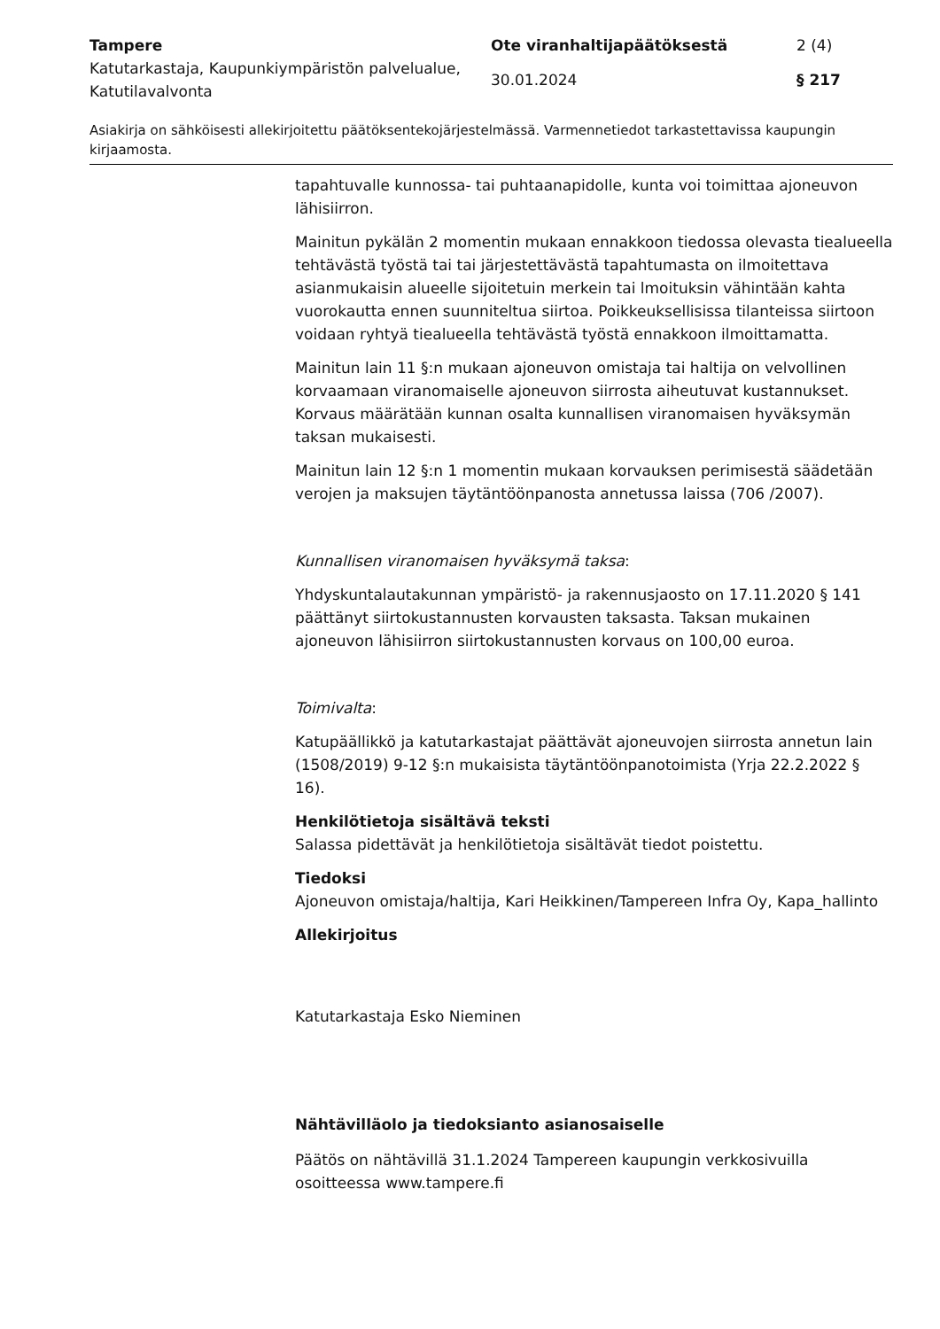Tampere Ote viranhaltijapäätöksestä 2 (4)
Katutarkastaja, Kaupunkiympäristön palvelualue, Katutilavalvonta
30.01.2024 § 217
Asiakirja on sähköisesti allekirjoitettu päätöksentekojärjestelmässä. Varmennetiedot tarkastettavissa kaupungin kirjaamosta.
tapahtuvalle kunnossa- tai puhtaanapidolle, kunta voi toimittaa ajoneuvon lähisiirron.
Mainitun pykälän 2 momentin mukaan ennakkoon tiedossa olevasta tiealueella tehtävästä työstä tai tai järjestettävästä tapahtumasta on ilmoitettava asianmukaisin alueelle sijoitetuin merkein tai lmoituksin vähintään kahta vuorokautta ennen suunniteltua siirtoa. Poikkeuksellisissa tilanteissa siirtoon voidaan ryhtyä tiealueella tehtävästä työstä ennakkoon ilmoittamatta.
Mainitun lain 11 §:n mukaan ajoneuvon omistaja tai haltija on velvollinen korvaamaan viranomaiselle ajoneuvon siirrosta aiheutuvat kustannukset. Korvaus määrätään kunnan osalta kunnallisen viranomaisen hyväksymän taksan mukaisesti.
Mainitun lain 12 §:n 1 momentin mukaan korvauksen perimisestä säädetään verojen ja maksujen täytäntöönpanosta annetussa laissa (706 /2007).
Kunnallisen viranomaisen hyväksymä taksa:
Yhdyskuntalautakunnan ympäristö- ja rakennusjaosto on 17.11.2020 § 141 päättänyt siirtokustannusten korvausten taksasta. Taksan mukainen ajoneuvon lähisiirron siirtokustannusten korvaus on 100,00 euroa.
Toimivalta:
Katupäällikkö ja katutarkastajat päättävät ajoneuvojen siirrosta annetun lain (1508/2019) 9-12 §:n mukaisista täytäntöönpanotoimista (Yrja 22.2.2022 § 16).
Henkilötietoja sisältävä teksti
Salassa pidettävät ja henkilötietoja sisältävät tiedot poistettu.
Tiedoksi
Ajoneuvon omistaja/haltija, Kari Heikkinen/Tampereen Infra Oy, Kapa_hallinto
Allekirjoitus
Katutarkastaja Esko Nieminen
Nähtävilläolo ja tiedoksianto asianosaiselle
Päätös on nähtävillä 31.1.2024 Tampereen kaupungin verkkosivuilla osoitteessa www.tampere.fi